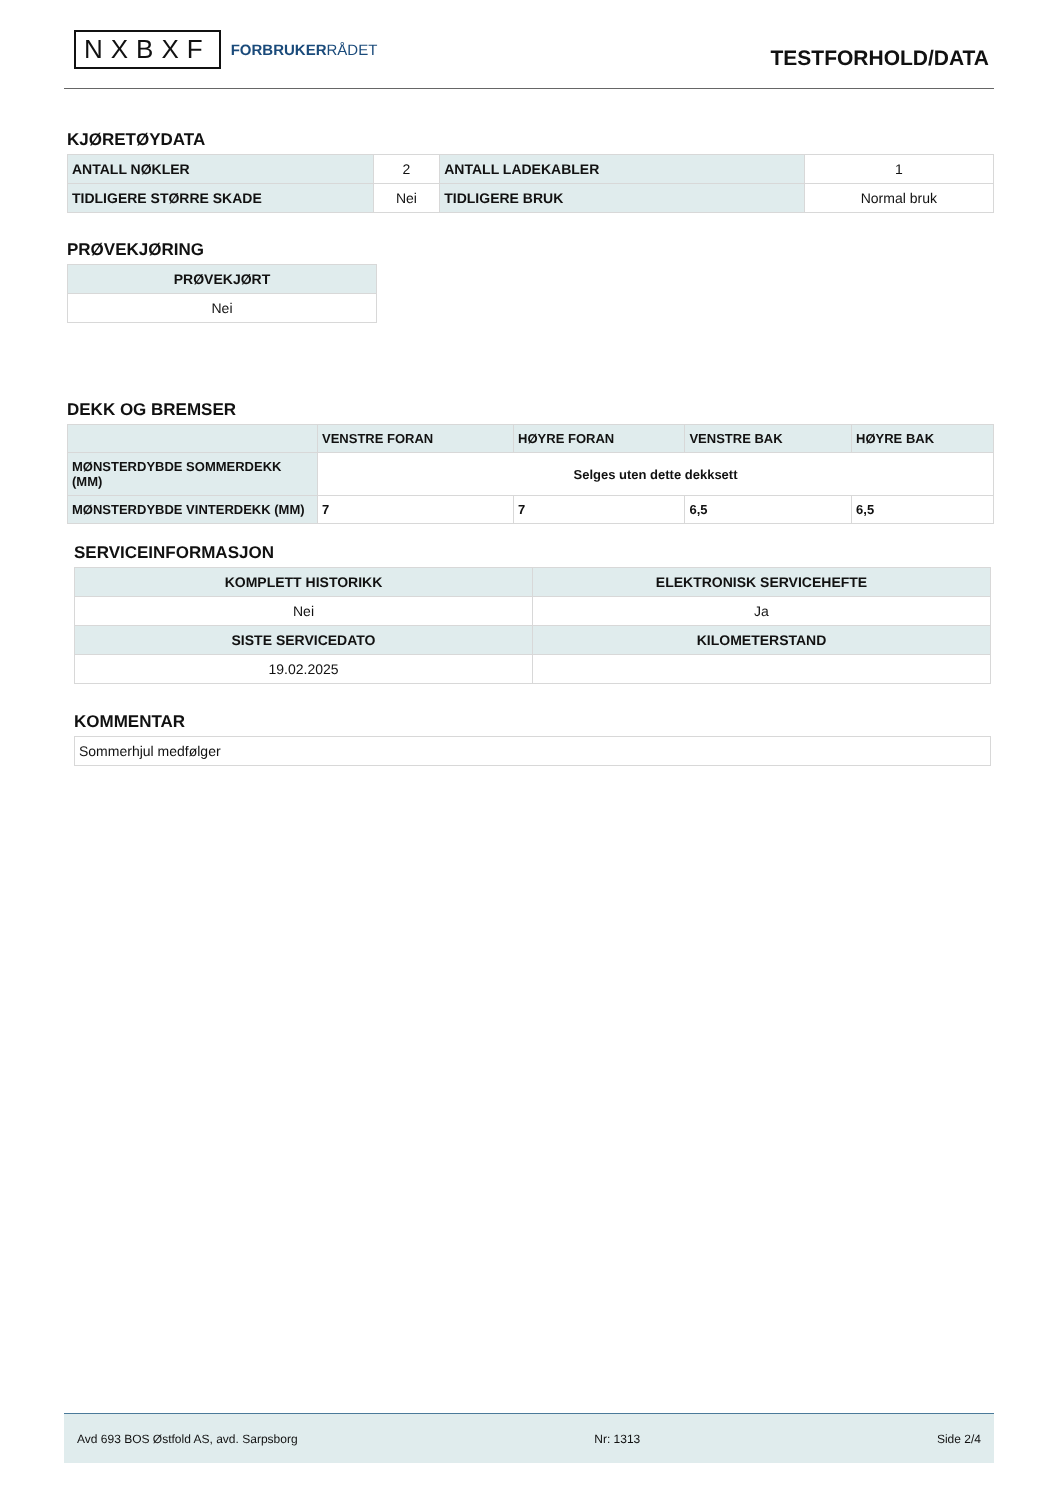NXBXF FORBRUKERRÅDET
TESTFORHOLD/DATA
KJØRETØYDATA
| ANTALL NØKLER | 2 | ANTALL LADEKABLER | 1 |
| TIDLIGERE STØRRE SKADE | Nei | TIDLIGERE BRUK | Normal bruk |
PRØVEKJØRING
| PRØVEKJØRT |
| --- |
| Nei |
DEKK OG BREMSER
| | VENSTRE FORAN | HØYRE FORAN | VENSTRE BAK | HØYRE BAK |
| --- | --- | --- | --- | --- |
| MØNSTERDYBDE SOMMERDEKK (MM) | Selges uten dette dekksett | | | |
| MØNSTERDYBDE VINTERDEKK (MM) | 7 | 7 | 6,5 | 6,5 |
SERVICEINFORMASJON
| KOMPLETT HISTORIKK | ELEKTRONISK SERVICEHEFTE |
| --- | --- |
| Nei | Ja |
| SISTE SERVICEDATO | KILOMETERSTAND |
| 19.02.2025 | |
KOMMENTAR
| Sommerhjul medfølger |
Avd 693 BOS Østfold AS, avd. Sarpsborg Nr: 1313 Side 2/4